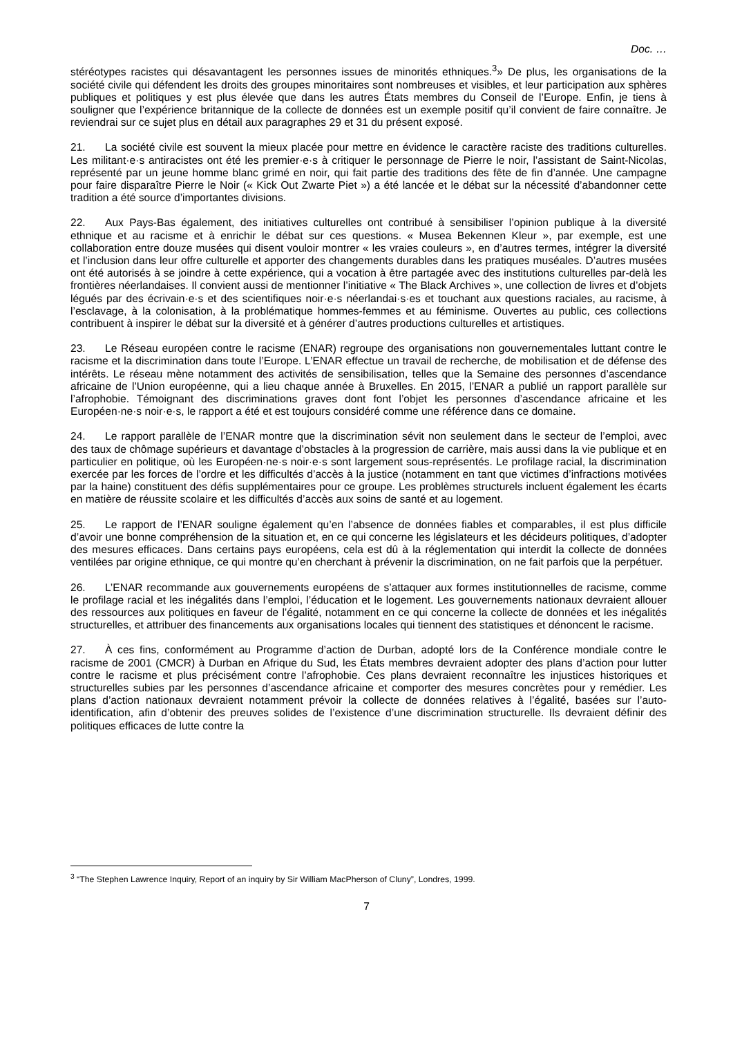Doc. …
stéréotypes racistes qui désavantagent les personnes issues de minorités ethniques.<sup>3</sup>» De plus, les organisations de la société civile qui défendent les droits des groupes minoritaires sont nombreuses et visibles, et leur participation aux sphères publiques et politiques y est plus élevée que dans les autres États membres du Conseil de l’Europe. Enfin, je tiens à souligner que l’expérience britannique de la collecte de données est un exemple positif qu’il convient de faire connaître. Je reviendrai sur ce sujet plus en détail aux paragraphes 29 et 31 du présent exposé.
21. La société civile est souvent la mieux placée pour mettre en évidence le caractère raciste des traditions culturelles. Les militant·e·s antiracistes ont été les premier·e·s à critiquer le personnage de Pierre le noir, l’assistant de Saint-Nicolas, représenté par un jeune homme blanc grimé en noir, qui fait partie des traditions des fête de fin d’année. Une campagne pour faire disparaître Pierre le Noir (« Kick Out Zwarte Piet ») a été lancée et le débat sur la nécessité d’abandonner cette tradition a été source d’importantes divisions.
22. Aux Pays-Bas également, des initiatives culturelles ont contribué à sensibiliser l’opinion publique à la diversité ethnique et au racisme et à enrichir le débat sur ces questions. « Musea Bekennen Kleur », par exemple, est une collaboration entre douze musées qui disent vouloir montrer « les vraies couleurs », en d’autres termes, intégrer la diversité et l’inclusion dans leur offre culturelle et apporter des changements durables dans les pratiques muséales. D’autres musées ont été autorisés à se joindre à cette expérience, qui a vocation à être partagée avec des institutions culturelles par-delà les frontières néerlandaises. Il convient aussi de mentionner l’initiative « The Black Archives », une collection de livres et d’objets légués par des écrivain·e·s et des scientifiques noir·e·s néerlandai·s·es et touchant aux questions raciales, au racisme, à l’esclavage, à la colonisation, à la problématique hommes-femmes et au féminisme. Ouvertes au public, ces collections contribuent à inspirer le débat sur la diversité et à générer d’autres productions culturelles et artistiques.
23. Le Réseau européen contre le racisme (ENAR) regroupe des organisations non gouvernementales luttant contre le racisme et la discrimination dans toute l’Europe. L’ENAR effectue un travail de recherche, de mobilisation et de défense des intérêts. Le réseau mène notamment des activités de sensibilisation, telles que la Semaine des personnes d’ascendance africaine de l’Union européenne, qui a lieu chaque année à Bruxelles. En 2015, l’ENAR a publié un rapport parallèle sur l’afrophobie. Témoignant des discriminations graves dont font l’objet les personnes d’ascendance africaine et les Européen·ne·s noir·e·s, le rapport a été et est toujours considéré comme une référence dans ce domaine.
24. Le rapport parallèle de l’ENAR montre que la discrimination sévit non seulement dans le secteur de l’emploi, avec des taux de chômage supérieurs et davantage d’obstacles à la progression de carrière, mais aussi dans la vie publique et en particulier en politique, où les Européen·ne·s noir·e·s sont largement sous-représentés. Le profilage racial, la discrimination exercée par les forces de l’ordre et les difficultés d’accès à la justice (notamment en tant que victimes d’infractions motivées par la haine) constituent des défis supplémentaires pour ce groupe. Les problèmes structurels incluent également les écarts en matière de réussite scolaire et les difficultés d’accès aux soins de santé et au logement.
25. Le rapport de l’ENAR souligne également qu’en l’absence de données fiables et comparables, il est plus difficile d’avoir une bonne compréhension de la situation et, en ce qui concerne les législateurs et les décideurs politiques, d’adopter des mesures efficaces. Dans certains pays européens, cela est dû à la réglementation qui interdit la collecte de données ventilées par origine ethnique, ce qui montre qu’en cherchant à prévenir la discrimination, on ne fait parfois que la perpétuer.
26. L’ENAR recommande aux gouvernements européens de s’attaquer aux formes institutionnelles de racisme, comme le profilage racial et les inégalités dans l’emploi, l’éducation et le logement. Les gouvernements nationaux devraient allouer des ressources aux politiques en faveur de l’égalité, notamment en ce qui concerne la collecte de données et les inégalités structurelles, et attribuer des financements aux organisations locales qui tiennent des statistiques et dénoncent le racisme.
27. À ces fins, conformément au Programme d’action de Durban, adopté lors de la Conférence mondiale contre le racisme de 2001 (CMCR) à Durban en Afrique du Sud, les États membres devraient adopter des plans d’action pour lutter contre le racisme et plus précisément contre l’afrophobie. Ces plans devraient reconnaître les injustices historiques et structurelles subies par les personnes d’ascendance africaine et comporter des mesures concrètes pour y remédier. Les plans d’action nationaux devraient notamment prévoir la collecte de données relatives à l’égalité, basées sur l’auto-identification, afin d’obtenir des preuves solides de l’existence d’une discrimination structurelle. Ils devraient définir des politiques efficaces de lutte contre la
<sup>3</sup> “The Stephen Lawrence Inquiry, Report of an inquiry by Sir William MacPherson of Cluny”, Londres, 1999.
7